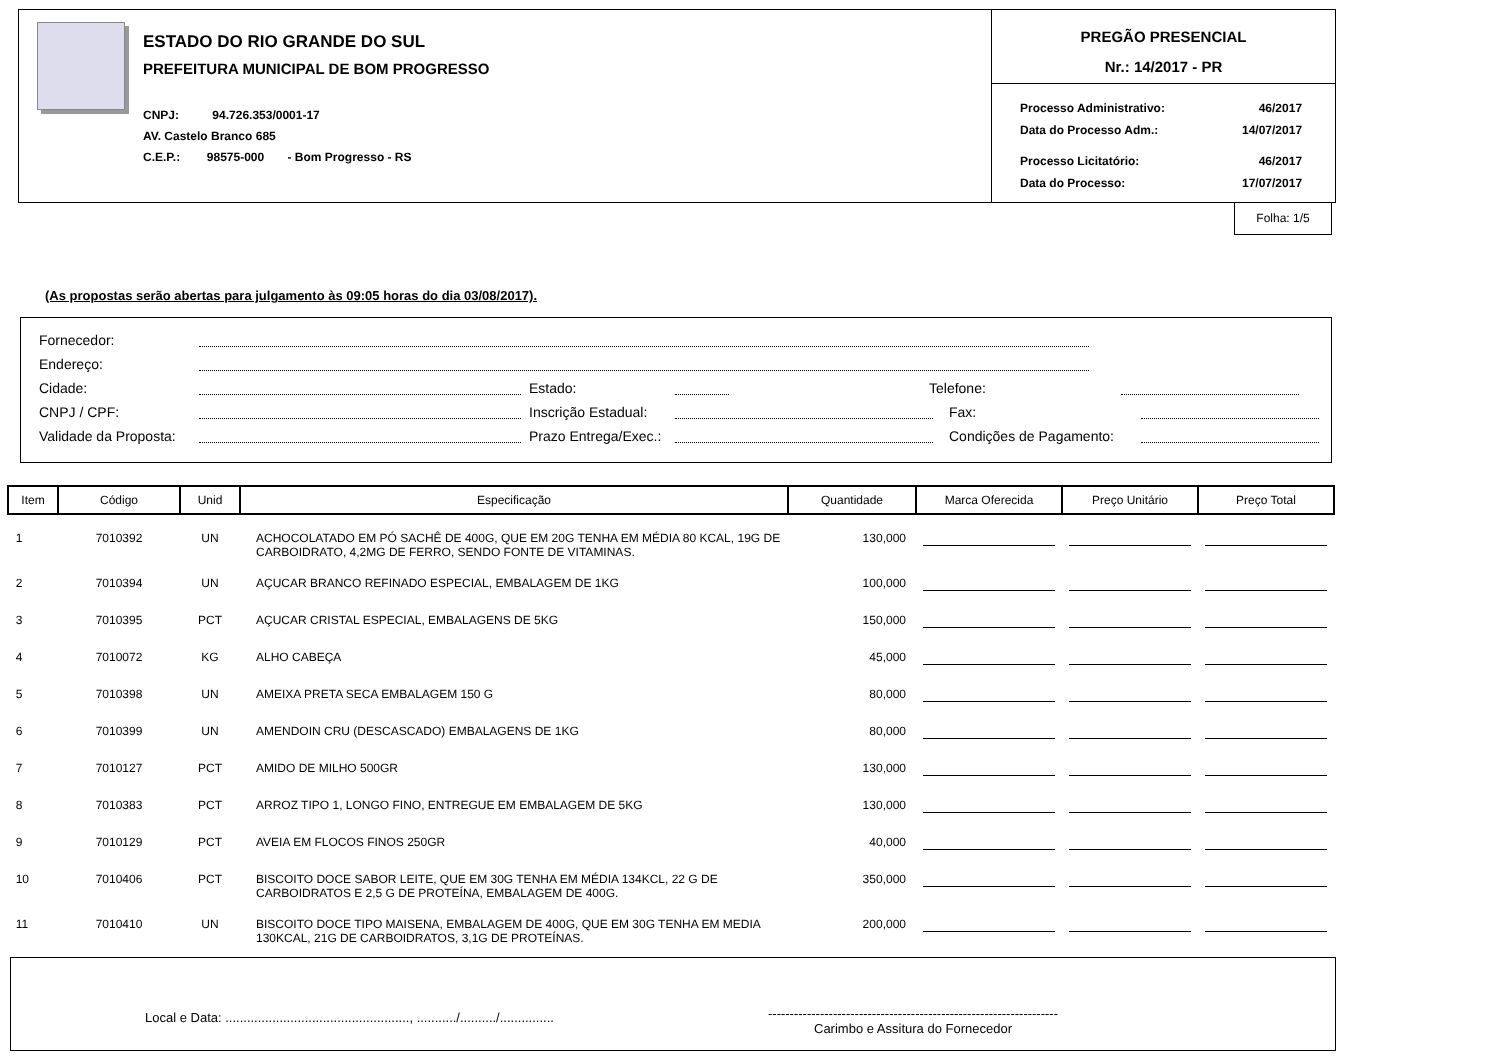ESTADO DO RIO GRANDE DO SUL
PREFEITURA MUNICIPAL DE BOM PROGRESSO
CNPJ: 94.726.353/0001-17
AV. Castelo Branco 685
C.E.P.: 98575-000 - Bom Progresso - RS
PREGÃO PRESENCIAL
Nr.: 14/2017 - PR
| Processo Administrativo: | 46/2017 |
| Data do Processo Adm.: | 14/07/2017 |
| Processo Licitatório: | 46/2017 |
| Data do Processo: | 17/07/2017 |
Folha: 1/5
(As propostas serão abertas para julgamento às 09:05 horas do dia 03/08/2017).
Fornecedor:
Endereço:
Cidade: Estado: Telefone:
CNPJ / CPF: Inscrição Estadual: Fax:
Validade da Proposta: Prazo Entrega/Exec.: Condições de Pagamento:
| Item | Código | Unid | Especificação | Quantidade | Marca Oferecida | Preço Unitário | Preço Total |
| --- | --- | --- | --- | --- | --- | --- | --- |
| 1 | 7010392 | UN | ACHOCOLATADO EM PÓ SACHÊ DE 400G, QUE EM 20G TENHA EM MÉDIA 80 KCAL, 19G DE CARBOIDRATO, 4,2MG DE FERRO, SENDO FONTE DE VITAMINAS. | 130,000 | | | |
| 2 | 7010394 | UN | AÇUCAR BRANCO REFINADO ESPECIAL, EMBALAGEM DE 1KG | 100,000 | | | |
| 3 | 7010395 | PCT | AÇUCAR CRISTAL ESPECIAL, EMBALAGENS DE 5KG | 150,000 | | | |
| 4 | 7010072 | KG | ALHO CABEÇA | 45,000 | | | |
| 5 | 7010398 | UN | AMEIXA PRETA SECA EMBALAGEM 150 G | 80,000 | | | |
| 6 | 7010399 | UN | AMENDOIN CRU (DESCASCADO) EMBALAGENS DE 1KG | 80,000 | | | |
| 7 | 7010127 | PCT | AMIDO DE MILHO 500GR | 130,000 | | | |
| 8 | 7010383 | PCT | ARROZ TIPO 1, LONGO FINO, ENTREGUE EM EMBALAGEM DE 5KG | 130,000 | | | |
| 9 | 7010129 | PCT | AVEIA EM FLOCOS FINOS 250GR | 40,000 | | | |
| 10 | 7010406 | PCT | BISCOITO DOCE SABOR LEITE, QUE EM 30G TENHA EM MÉDIA 134KCL, 22 G DE CARBOIDRATOS E 2,5 G DE PROTEÍNA, EMBALAGEM DE 400G. | 350,000 | | | |
| 11 | 7010410 | UN | BISCOITO DOCE TIPO MAISENA, EMBALAGEM DE 400G, QUE EM 30G TENHA EM MEDIA 130KCAL, 21G DE CARBOIDRATOS, 3,1G DE PROTEÍNAS. | 200,000 | | | |
Local e Data: ..................................................., .........../........../...............
-------------------------------------------------------------------
Carimbo e Assitura do Fornecedor